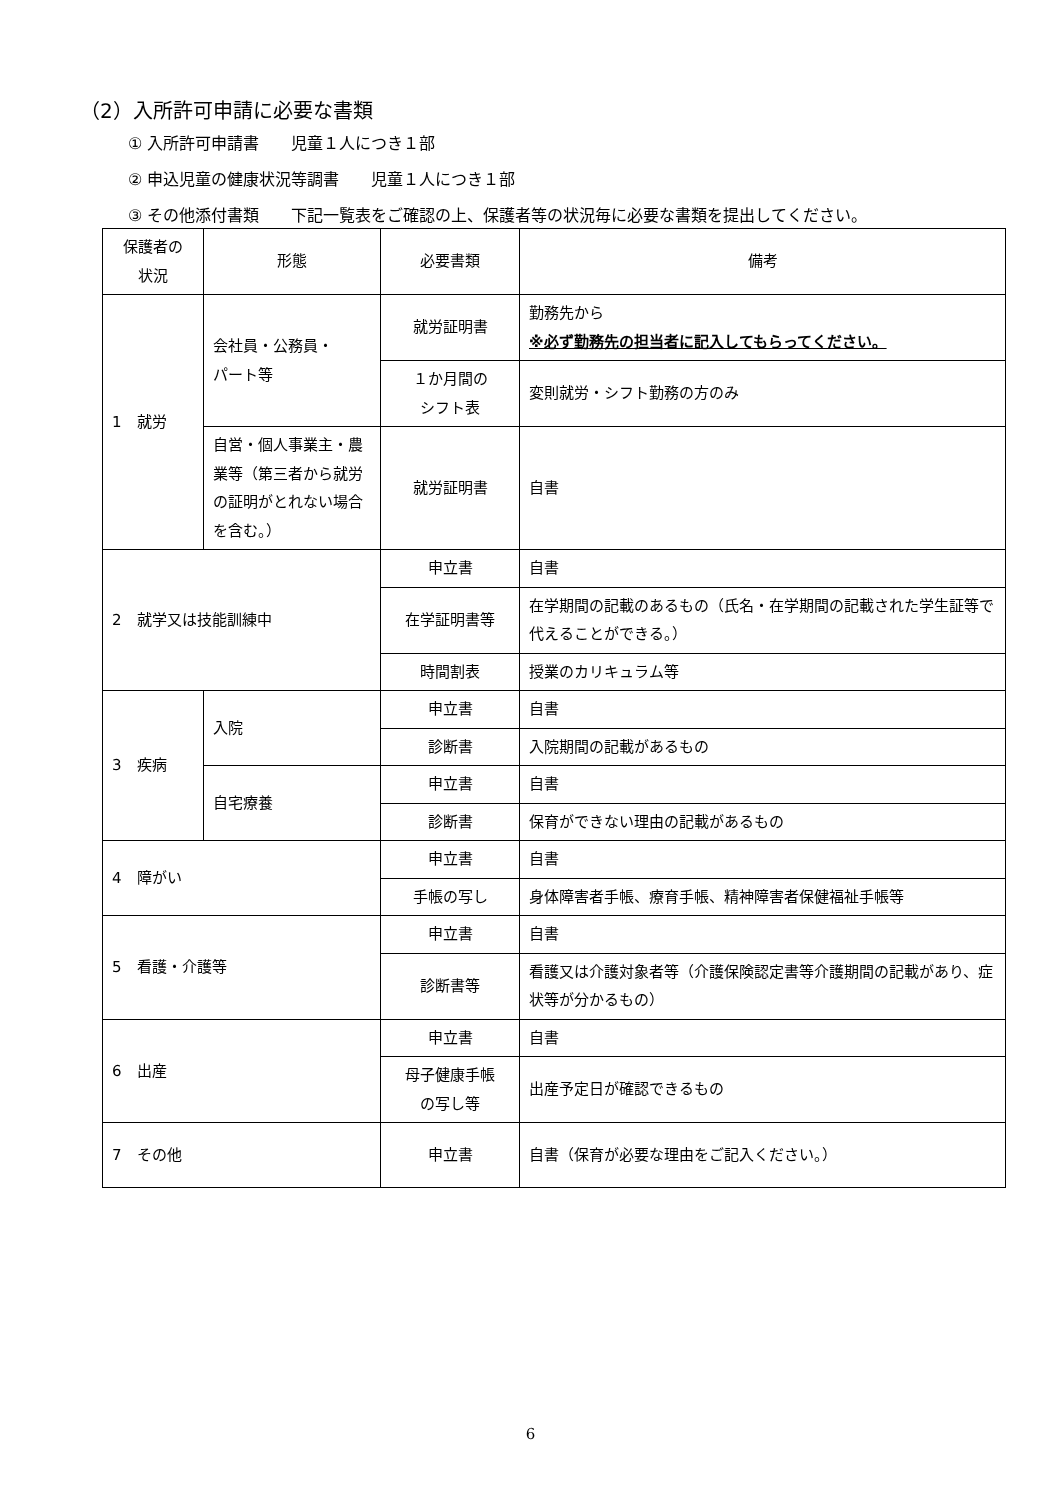（2）入所許可申請に必要な書類
① 入所許可申請書　　児童１人につき１部
② 申込児童の健康状況等調書　　児童１人につき１部
③ その他添付書類　　下記一覧表をご確認の上、保護者等の状況毎に必要な書類を提出してください。
| 保護者の 状況 | 形態 | 必要書類 | 備考 |
| --- | --- | --- | --- |
| 1 就労 | 会社員・公務員・ パート等 | 就労証明書 | 勤務先から ※必ず勤務先の担当者に記入してもらってください。 |
| | | １か月間の シフト表 | 変則就労・シフト勤務の方のみ |
| | 自営・個人事業主・農業等（第三者から就労の証明がとれない場合を含む。） | 就労証明書 | 自書 |
| 2 就学又は技能訓練中 | | 申立書 | 自書 |
| | | 在学証明書等 | 在学期間の記載のあるもの（氏名・在学期間の記載された学生証等で代えることができる。） |
| | | 時間割表 | 授業のカリキュラム等 |
| 3 疾病 | 入院 | 申立書 | 自書 |
| | | 診断書 | 入院期間の記載があるもの |
| | 自宅療養 | 申立書 | 自書 |
| | | 診断書 | 保育ができない理由の記載があるもの |
| 4 障がい | | 申立書 | 自書 |
| | | 手帳の写し | 身体障害者手帳、療育手帳、精神障害者保健福祉手帳等 |
| 5 看護・介護等 | | 申立書 | 自書 |
| | | 診断書等 | 看護又は介護対象者等（介護保険認定書等介護期間の記載があり、症状等が分かるもの） |
| 6 出産 | | 申立書 | 自書 |
| | | 母子健康手帳 の写し等 | 出産予定日が確認できるもの |
| 7 その他 | | 申立書 | 自書（保育が必要な理由をご記入ください。） |
6